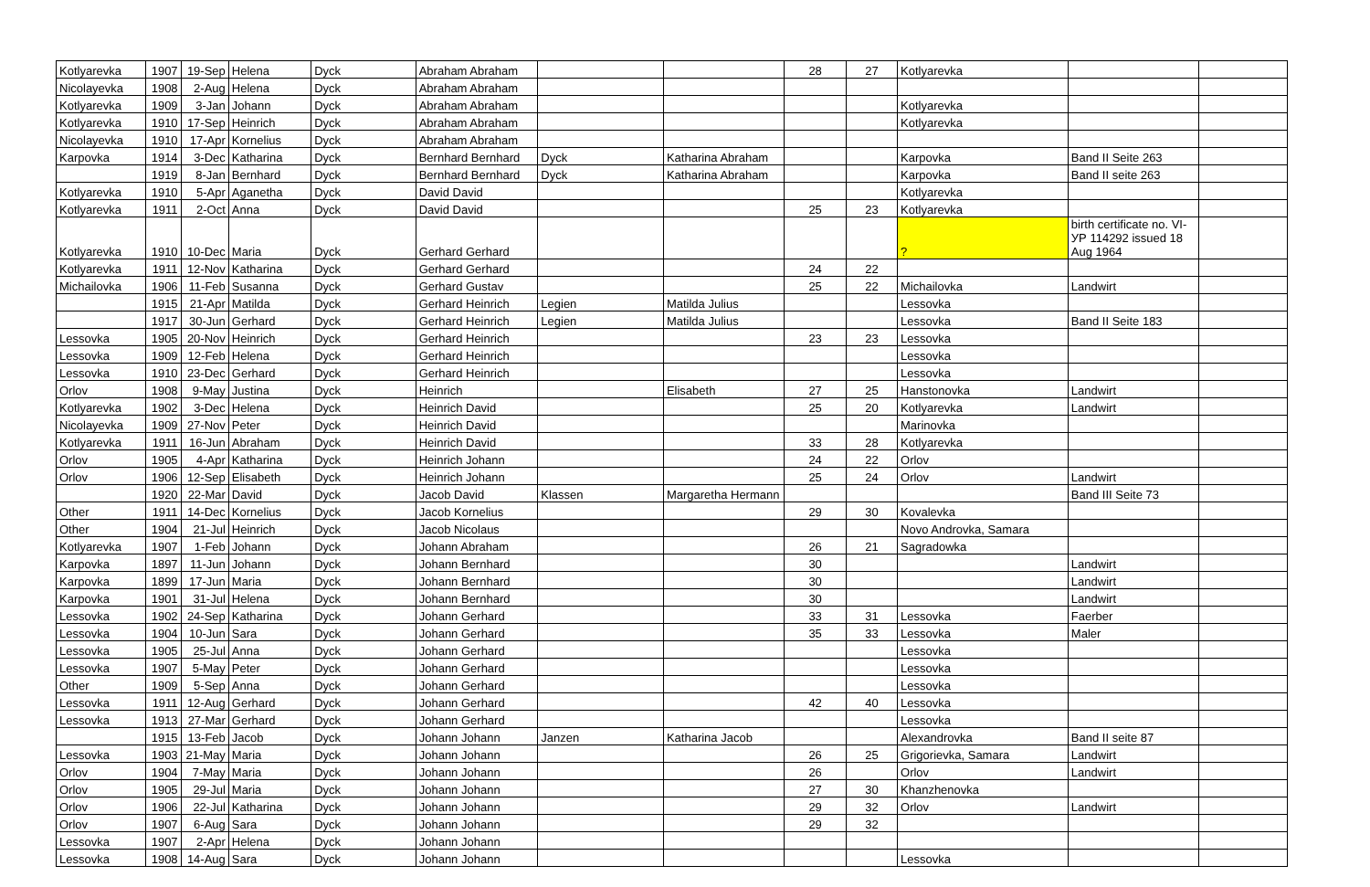| Kotlyarevka | 1907 | 19-Sep | Helena | Dyck | Abraham Abraham | | | 28 | 27 | Kotlyarevka | | |
| Nicolayevka | 1908 | 2-Aug | Helena | Dyck | Abraham Abraham | | | | | | | |
| Kotlyarevka | 1909 | 3-Jan | Johann | Dyck | Abraham Abraham | | | | | Kotlyarevka | | |
| Kotlyarevka | 1910 | 17-Sep | Heinrich | Dyck | Abraham Abraham | | | | | Kotlyarevka | | |
| Nicolayevka | 1910 | 17-Apr | Kornelius | Dyck | Abraham Abraham | | | | | | | |
| Karpovka | 1914 | 3-Dec | Katharina | Dyck | Bernhard Bernhard | Dyck | Katharina Abraham | | | Karpovka | Band II Seite 263 | |
| | 1919 | 8-Jan | Bernhard | Dyck | Bernhard Bernhard | Dyck | Katharina Abraham | | | Karpovka | Band II seite 263 | |
| Kotlyarevka | 1910 | 5-Apr | Aganetha | Dyck | David David | | | | | Kotlyarevka | | |
| Kotlyarevka | 1911 | 2-Oct | Anna | Dyck | David David | | | 25 | 23 | Kotlyarevka | | |
| Kotlyarevka | 1910 | 10-Dec | Maria | Dyck | Gerhard Gerhard | | | | | ? | birth certificate no. VI-УР 114292 issued 18 Aug 1964 | |
| Kotlyarevka | 1911 | 12-Nov | Katharina | Dyck | Gerhard Gerhard | | | 24 | 22 | | | |
| Michailovka | 1906 | 11-Feb | Susanna | Dyck | Gerhard Gustav | | | 25 | 22 | Michailovka | Landwirt | |
| | 1915 | 21-Apr | Matilda | Dyck | Gerhard Heinrich | Legien | Matilda Julius | | | Lessovka | | |
| | 1917 | 30-Jun | Gerhard | Dyck | Gerhard Heinrich | Legien | Matilda Julius | | | Lessovka | Band II Seite 183 | |
| Lessovka | 1905 | 20-Nov | Heinrich | Dyck | Gerhard Heinrich | | | 23 | 23 | Lessovka | | |
| Lessovka | 1909 | 12-Feb | Helena | Dyck | Gerhard Heinrich | | | | | Lessovka | | |
| Lessovka | 1910 | 23-Dec | Gerhard | Dyck | Gerhard Heinrich | | | | | Lessovka | | |
| Orlov | 1908 | 9-May | Justina | Dyck | Heinrich | | Elisabeth | 27 | 25 | Hanstonovka | Landwirt | |
| Kotlyarevka | 1902 | 3-Dec | Helena | Dyck | Heinrich David | | | 25 | 20 | Kotlyarevka | Landwirt | |
| Nicolayevka | 1909 | 27-Nov | Peter | Dyck | Heinrich David | | | | | Marinovka | | |
| Kotlyarevka | 1911 | 16-Jun | Abraham | Dyck | Heinrich David | | | 33 | 28 | Kotlyarevka | | |
| Orlov | 1905 | 4-Apr | Katharina | Dyck | Heinrich Johann | | | 24 | 22 | Orlov | | |
| Orlov | 1906 | 12-Sep | Elisabeth | Dyck | Heinrich Johann | | | 25 | 24 | Orlov | Landwirt | |
| | 1920 | 22-Mar | David | Dyck | Jacob David | Klassen | Margaretha Hermann | | | | Band III Seite 73 | |
| Other | 1911 | 14-Dec | Kornelius | Dyck | Jacob Kornelius | | | 29 | 30 | Kovalevka | | |
| Other | 1904 | 21-Jul | Heinrich | Dyck | Jacob Nicolaus | | | | | Novo Androvka, Samara | | |
| Kotlyarevka | 1907 | 1-Feb | Johann | Dyck | Johann Abraham | | | 26 | 21 | Sagradowka | | |
| Karpovka | 1897 | 11-Jun | Johann | Dyck | Johann Bernhard | | | 30 | | | Landwirt | |
| Karpovka | 1899 | 17-Jun | Maria | Dyck | Johann Bernhard | | | 30 | | | Landwirt | |
| Karpovka | 1901 | 31-Jul | Helena | Dyck | Johann Bernhard | | | 30 | | | Landwirt | |
| Lessovka | 1902 | 24-Sep | Katharina | Dyck | Johann Gerhard | | | 33 | 31 | Lessovka | Faerber | |
| Lessovka | 1904 | 10-Jun | Sara | Dyck | Johann Gerhard | | | 35 | 33 | Lessovka | Maler | |
| Lessovka | 1905 | 25-Jul | Anna | Dyck | Johann Gerhard | | | | | Lessovka | | |
| Lessovka | 1907 | 5-May | Peter | Dyck | Johann Gerhard | | | | | Lessovka | | |
| Other | 1909 | 5-Sep | Anna | Dyck | Johann Gerhard | | | | | Lessovka | | |
| Lessovka | 1911 | 12-Aug | Gerhard | Dyck | Johann Gerhard | | | 42 | 40 | Lessovka | | |
| Lessovka | 1913 | 27-Mar | Gerhard | Dyck | Johann Gerhard | | | | | Lessovka | | |
| | 1915 | 13-Feb | Jacob | Dyck | Johann Johann | Janzen | Katharina Jacob | | | Alexandrovka | Band II seite 87 | |
| Lessovka | 1903 | 21-May | Maria | Dyck | Johann Johann | | | 26 | 25 | Grigorievka, Samara | Landwirt | |
| Orlov | 1904 | 7-May | Maria | Dyck | Johann Johann | | | 26 | | Orlov | Landwirt | |
| Orlov | 1905 | 29-Jul | Maria | Dyck | Johann Johann | | | 27 | 30 | Khanzhenovka | | |
| Orlov | 1906 | 22-Jul | Katharina | Dyck | Johann Johann | | | 29 | 32 | Orlov | Landwirt | |
| Orlov | 1907 | 6-Aug | Sara | Dyck | Johann Johann | | | 29 | 32 | | | |
| Lessovka | 1907 | 2-Apr | Helena | Dyck | Johann Johann | | | | | | | |
| Lessovka | 1908 | 14-Aug | Sara | Dyck | Johann Johann | | | | | Lessovka | | |